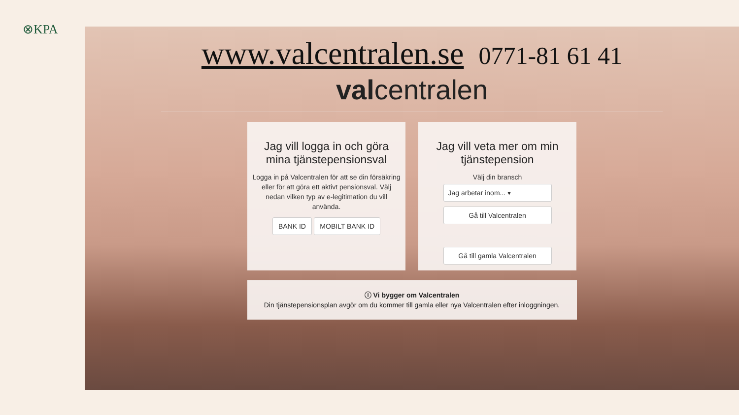⊗KPA
www.valcentralen.se 0771-81 61 41
valcentralen
Jag vill logga in och göra mina tjänstepensionsval
Logga in på Valcentralen för att se din försäkring eller för att göra ett aktivt pensionsval. Välj nedan vilken typ av e-legitimation du vill använda.
BANK ID MOBILT BANK ID
Jag vill veta mer om min tjänstepension
Välj din bransch
Jag arbetar inom... ▾
Gå till Valcentralen
Gå till gamla Valcentralen
ⓘ Vi bygger om Valcentralen
Din tjänstepensionsplan avgör om du kommer till gamla eller nya Valcentralen efter inloggningen.